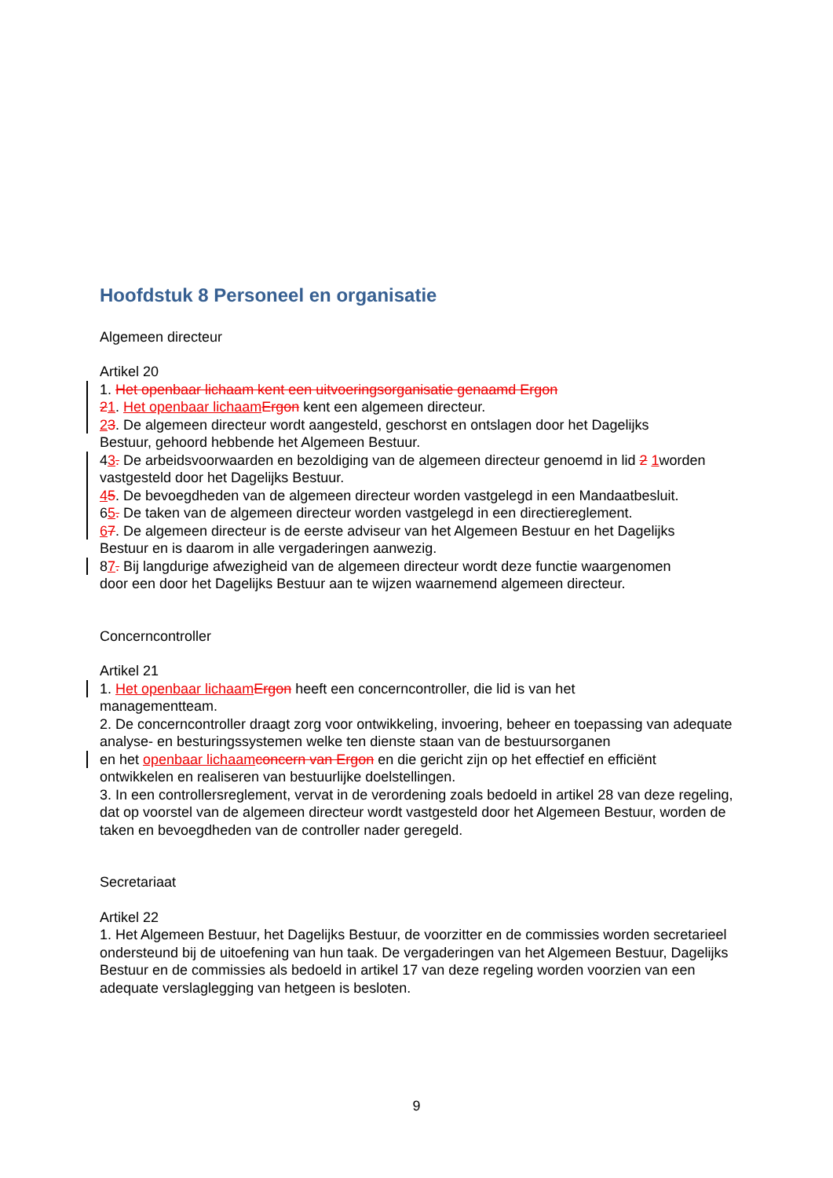Hoofdstuk 8 Personeel en organisatie
Algemeen directeur
Artikel 20
1. Het openbaar lichaam kent een uitvoeringsorganisatie genaamd Ergon
21. Het openbaar lichaam Ergon kent een algemeen directeur.
23. De algemeen directeur wordt aangesteld, geschorst en ontslagen door het Dagelijks
Bestuur, gehoord hebbende het Algemeen Bestuur.
43. De arbeidsvoorwaarden en bezoldiging van de algemeen directeur genoemd in lid 2 1worden vastgesteld door het Dagelijks Bestuur.
45. De bevoegdheden van de algemeen directeur worden vastgelegd in een Mandaatbesluit.
65. De taken van de algemeen directeur worden vastgelegd in een directiereglement.
67. De algemeen directeur is de eerste adviseur van het Algemeen Bestuur en het Dagelijks
Bestuur en is daarom in alle vergaderingen aanwezig.
87. Bij langdurige afwezigheid van de algemeen directeur wordt deze functie waargenomen
door een door het Dagelijks Bestuur aan te wijzen waarnemend algemeen directeur.
Concerncontroller
Artikel 21
1. Het openbaar lichaam Ergon heeft een concerncontroller, die lid is van het
managementteam.
2. De concerncontroller draagt zorg voor ontwikkeling, invoering, beheer en toepassing van adequate analyse- en besturingssystemen welke ten dienste staan van de bestuursorganen
en het openbaar lichaam concern van Ergon en die gericht zijn op het effectief en efficiënt
ontwikkelen en realiseren van bestuurlijke doelstellingen.
3. In een controllersreglement, vervat in de verordening zoals bedoeld in artikel 28 van deze regeling, dat op voorstel van de algemeen directeur wordt vastgesteld door het Algemeen Bestuur, worden de taken en bevoegdheden van de controller nader geregeld.
Secretariaat
Artikel 22
1. Het Algemeen Bestuur, het Dagelijks Bestuur, de voorzitter en de commissies worden secretarieel ondersteund bij de uitoefening van hun taak. De vergaderingen van het Algemeen Bestuur, Dagelijks Bestuur en de commissies als bedoeld in artikel 17 van deze regeling worden voorzien van een adequate verslaglegging van hetgeen is besloten.
9